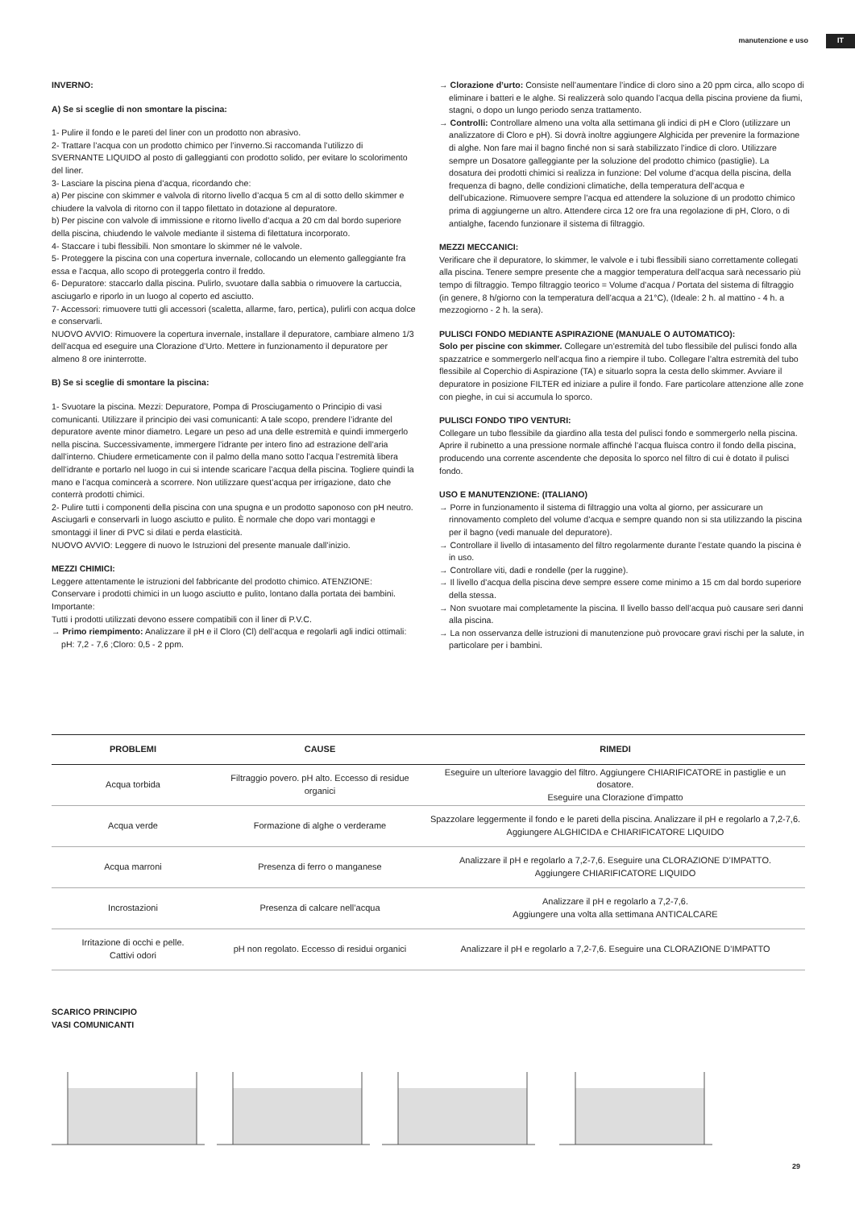manutenzione e uso IT
INVERNO:
A) Se si sceglie di non smontare la piscina:
1- Pulire il fondo e le pareti del liner con un prodotto non abrasivo.
2- Trattare l’acqua con un prodotto chimico per l’inverno.Si raccomanda l’utilizzo di SVERNANTE LIQUIDO al posto di galleggianti con prodotto solido, per evitare lo scolorimento del liner.
3- Lasciare la piscina piena d’acqua, ricordando che:
a) Per piscine con skimmer e valvola di ritorno livello d’acqua 5 cm al di sotto dello skimmer e chiudere la valvola di ritorno con il tappo filettato in dotazione al depuratore.
b) Per piscine con valvole di immissione e ritorno livello d’acqua a 20 cm dal bordo superiore della piscina, chiudendo le valvole mediante il sistema di filettatura incorporato.
4- Staccare i tubi flessibili. Non smontare lo skimmer né le valvole.
5- Proteggere la piscina con una copertura invernale, collocando un elemento galleggiante fra essa e l’acqua, allo scopo di proteggerla contro il freddo.
6- Depuratore: staccarlo dalla piscina. Pulirlo, svuotare dalla sabbia o rimuovere la cartuccia, asciugarlo e riporlo in un luogo al coperto ed asciutto.
7- Accessori: rimuovere tutti gli accessori (scaletta, allarme, faro, pertica), pulirli con acqua dolce e conservarli.
NUOVO AVVIO: Rimuovere la copertura invernale, installare il depuratore, cambiare almeno 1/3 dell’acqua ed eseguire una Clorazione d’Urto. Mettere in funzionamento il depuratore per almeno 8 ore ininterrotte.
B) Se si sceglie di smontare la piscina:
1- Svuotare la piscina. Mezzi: Depuratore, Pompa di Prosciugamento o Principio di vasi comunicanti. Utilizzare il principio dei vasi comunicanti: A tale scopo, prendere l’idrante del depuratore avente minor diametro. Legare un peso ad una delle estremità e quindi immergerlo nella piscina. Successivamente, immergere l’idrante per intero fino ad estrazione dell’aria dall’interno. Chiudere ermeticamente con il palmo della mano sotto l’acqua l’estremità libera dell’idrante e portarlo nel luogo in cui si intende scaricare l’acqua della piscina. Togliere quindi la mano e l’acqua comincerà a scorrere. Non utilizzare quest’acqua per irrigazione, dato che conterrà prodotti chimici.
2- Pulire tutti i componenti della piscina con una spugna e un prodotto saponoso con pH neutro. Asciugarli e conservarli in luogo asciutto e pulito. È normale che dopo vari montaggi e smontaggi il liner di PVC si dilati e perda elasticità.
NUOVO AVVIO: Leggere di nuovo le Istruzioni del presente manuale dall’inizio.
MEZZI CHIMICI:
Leggere attentamente le istruzioni del fabbricante del prodotto chimico. ATENZIONE: Conservare i prodotti chimici in un luogo asciutto e pulito, lontano dalla portata dei bambini. Importante:
Tutti i prodotti utilizzati devono essere compatibili con il liner di P.V.C.
→ Primo riempimento: Analizzare il pH e il Cloro (Cl) dell’acqua e regolarli agli indici ottimali: pH: 7,2 - 7,6 ;Cloro: 0,5 - 2 ppm.
→ Clorazione d’urto: Consiste nell’aumentare l’indice di cloro sino a 20 ppm circa, allo scopo di eliminare i batteri e le alghe. Si realizzerà solo quando l’acqua della piscina proviene da fiumi, stagni, o dopo un lungo periodo senza trattamento.
→ Controlli: Controllare almeno una volta alla settimana gli indici di pH e Cloro (utilizzare un analizzatore di Cloro e pH). Si dovrà inoltre aggiungere Alghicida per prevenire la formazione di alghe. Non fare mai il bagno finché non si sarà stabilizzato l’indice di cloro. Utilizzare sempre un Dosatore galleggiante per la soluzione del prodotto chimico (pastiglie). La dosatura dei prodotti chimici si realizza in funzione: Del volume d’acqua della piscina, della frequenza di bagno, delle condizioni climatiche, della temperatura dell’acqua e dell’ubicazione. Rimuovere sempre l’acqua ed attendere la soluzione di un prodotto chimico prima di aggiungerne un altro. Attendere circa 12 ore fra una regolazione di pH, Cloro, o di antialghe, facendo funzionare il sistema di filtraggio.
MEZZI MECCANICI:
Verificare che il depuratore, lo skimmer, le valvole e i tubi flessibili siano correttamente collegati alla piscina. Tenere sempre presente che a maggior temperatura dell’acqua sarà necessario più tempo di filtraggio. Tempo filtraggio teorico = Volume d’acqua / Portata del sistema di filtraggio (in genere, 8 h/giorno con la temperatura dell’acqua a 21°C), (Ideale: 2 h. al mattino - 4 h. a mezzogiorno - 2 h. la sera).
PULISCI FONDO MEDIANTE ASPIRAZIONE (MANUALE O AUTOMATICO):
Solo per piscine con skimmer. Collegare un’estremità del tubo flessibile del pulisci fondo alla spazzatrice e sommergerlo nell’acqua fino a riempire il tubo. Collegare l’altra estremità del tubo flessibile al Coperchio di Aspirazione (TA) e situarlo sopra la cesta dello skimmer. Avviare il depuratore in posizione FILTER ed iniziare a pulire il fondo. Fare particolare attenzione alle zone con pieghe, in cui si accumula lo sporco.
PULISCI FONDO TIPO VENTURI:
Collegare un tubo flessibile da giardino alla testa del pulisci fondo e sommergerlo nella piscina. Aprire il rubinetto a una pressione normale affinché l’acqua fluisca contro il fondo della piscina, producendo una corrente ascendente che deposita lo sporco nel filtro di cui è dotato il pulisci fondo.
USO E MANUTENZIONE: (ITALIANO)
→ Porre in funzionamento il sistema di filtraggio una volta al giorno, per assicurare un rinnovamento completo del volume d’acqua e sempre quando non si sta utilizzando la piscina per il bagno (vedi manuale del depuratore).
→ Controllare il livello di intasamento del filtro regolarmente durante l’estate quando la piscina è in uso.
→ Controllare viti, dadi e rondelle (per la ruggine).
→ Il livello d’acqua della piscina deve sempre essere come minimo a 15 cm dal bordo superiore della stessa.
→ Non svuotare mai completamente la piscina. Il livello basso dell’acqua può causare seri danni alla piscina.
→ La non osservanza delle istruzioni di manutenzione può provocare gravi rischi per la salute, in particolare per i bambini.
| PROBLEMI | CAUSE | RIMEDI |
| --- | --- | --- |
| Acqua torbida | Filtraggio povero. pH alto. Eccesso di residue organici | Eseguire un ulteriore lavaggio del filtro. Aggiungere CHIARIFICATORE in pastiglie e un dosatore. Eseguire una Clorazione d’impatto |
| Acqua verde | Formazione di alghe o verderame | Spazzolare leggermente il fondo e le pareti della piscina. Analizzare il pH e regolarlo a 7,2-7,6. Aggiungere ALGHICIDA e CHIARIFICATORE LIQUIDO |
| Acqua marroni | Presenza di ferro o manganese | Analizzare il pH e regolarlo a 7,2-7,6. Eseguire una CLORAZIONE D’IMPATTO. Aggiungere CHIARIFICATORE LIQUIDO |
| Incrostazioni | Presenza di calcare nell’acqua | Analizzare il pH e regolarlo a 7,2-7,6. Aggiungere una volta alla settimana ANTICALCARE |
| Irritazione di occhi e pelle. Cattivi odori | pH non regolato. Eccesso di residui organici | Analizzare il pH e regolarlo a 7,2-7,6. Eseguire una CLORAZIONE D’IMPATTO |
SCARICO PRINCIPIO
VASI COMUNICANTI
29